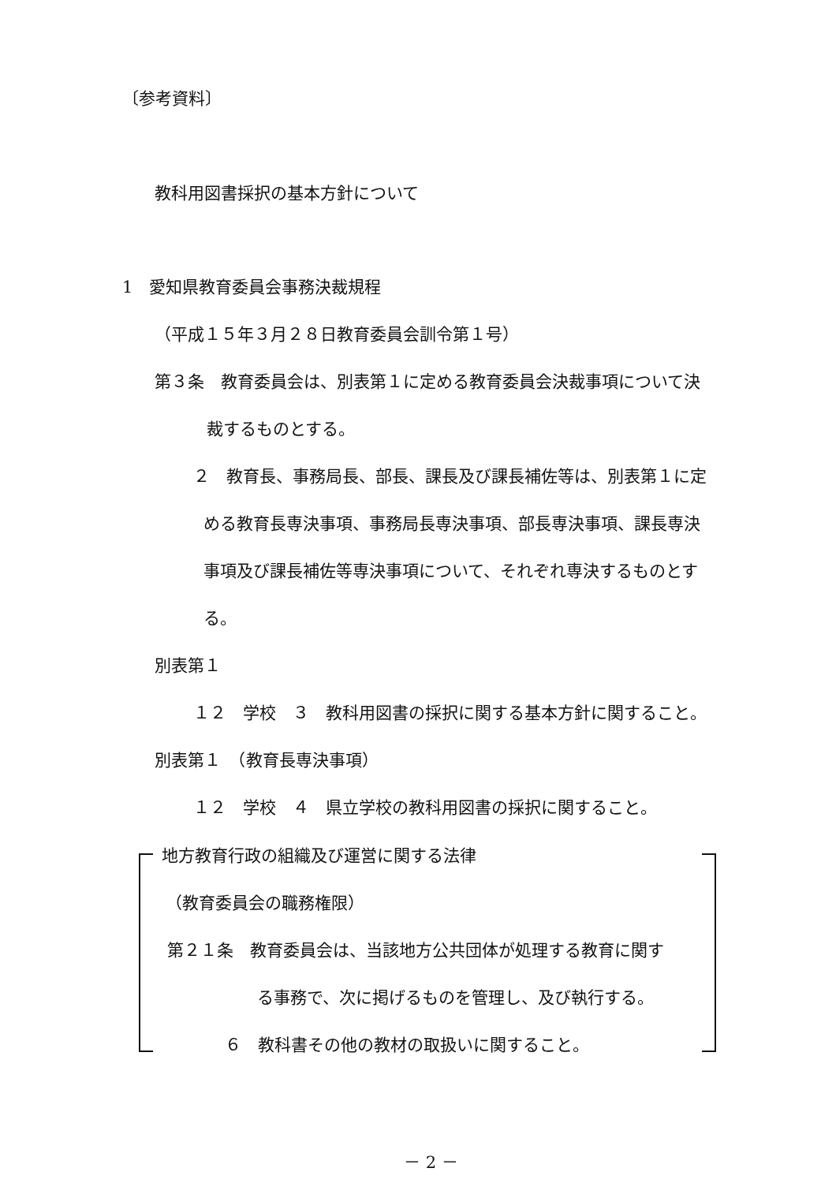〔参考資料〕
教科用図書採択の基本方針について
1　愛知県教育委員会事務決裁規程
（平成１５年３月２８日教育委員会訓令第１号）
第３条　教育委員会は、別表第１に定める教育委員会決裁事項について決
裁するものとする。
２　教育長、事務局長、部長、課長及び課長補佐等は、別表第１に定
める教育長専決事項、事務局長専決事項、部長専決事項、課長専決
事項及び課長補佐等専決事項について、それぞれ専決するものとす
る。
別表第１
１２　学校　３　教科用図書の採択に関する基本方針に関すること。
別表第１　（教育長専決事項）
１２　学校　４　県立学校の教科用図書の採択に関すること。
地方教育行政の組織及び運営に関する法律
（教育委員会の職務権限）
第２１条　教育委員会は、当該地方公共団体が処理する教育に関す
る事務で、次に掲げるものを管理し、及び執行する。
６　教科書その他の教材の取扱いに関すること。
－ 2 －